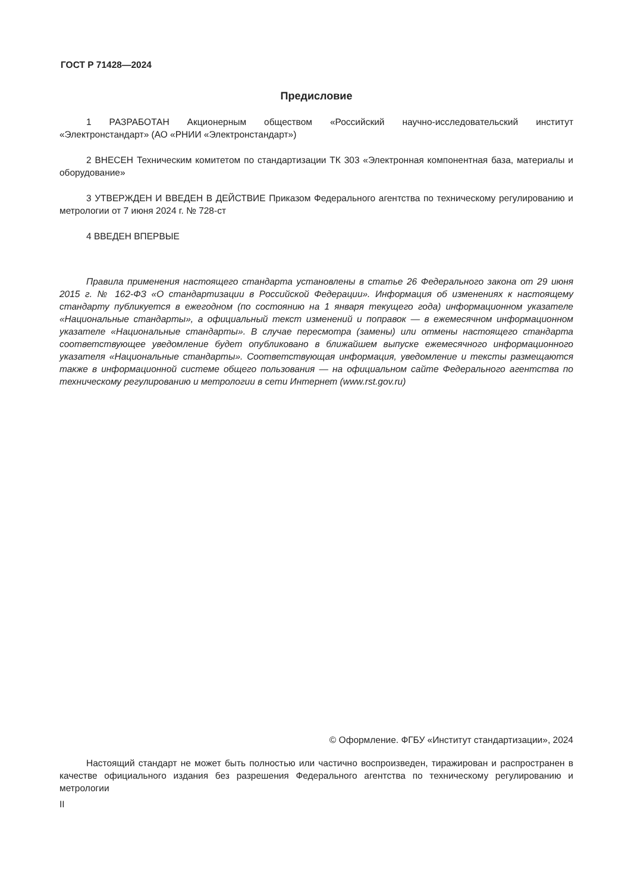ГОСТ Р 71428—2024
Предисловие
1 РАЗРАБОТАН Акционерным обществом «Российский научно-исследовательский институт «Электронстандарт» (АО «РНИИ «Электронстандарт»)
2 ВНЕСЕН Техническим комитетом по стандартизации ТК 303 «Электронная компонентная база, материалы и оборудование»
3 УТВЕРЖДЕН И ВВЕДЕН В ДЕЙСТВИЕ Приказом Федерального агентства по техническому регулированию и метрологии от 7 июня 2024 г. № 728-ст
4 ВВЕДЕН ВПЕРВЫЕ
Правила применения настоящего стандарта установлены в статье 26 Федерального закона от 29 июня 2015 г. № 162-ФЗ «О стандартизации в Российской Федерации». Информация об изменениях к настоящему стандарту публикуется в ежегодном (по состоянию на 1 января текущего года) информационном указателе «Национальные стандарты», а официальный текст изменений и поправок — в ежемесячном информационном указателе «Национальные стандарты». В случае пересмотра (замены) или отмены настоящего стандарта соответствующее уведомление будет опубликовано в ближайшем выпуске ежемесячного информационного указателя «Национальные стандарты». Соответствующая информация, уведомление и тексты размещаются также в информационной системе общего пользования — на официальном сайте Федерального агентства по техническому регулированию и метрологии в сети Интернет (www.rst.gov.ru)
© Оформление. ФГБУ «Институт стандартизации», 2024
Настоящий стандарт не может быть полностью или частично воспроизведен, тиражирован и распространен в качестве официального издания без разрешения Федерального агентства по техническому регулированию и метрологии
II